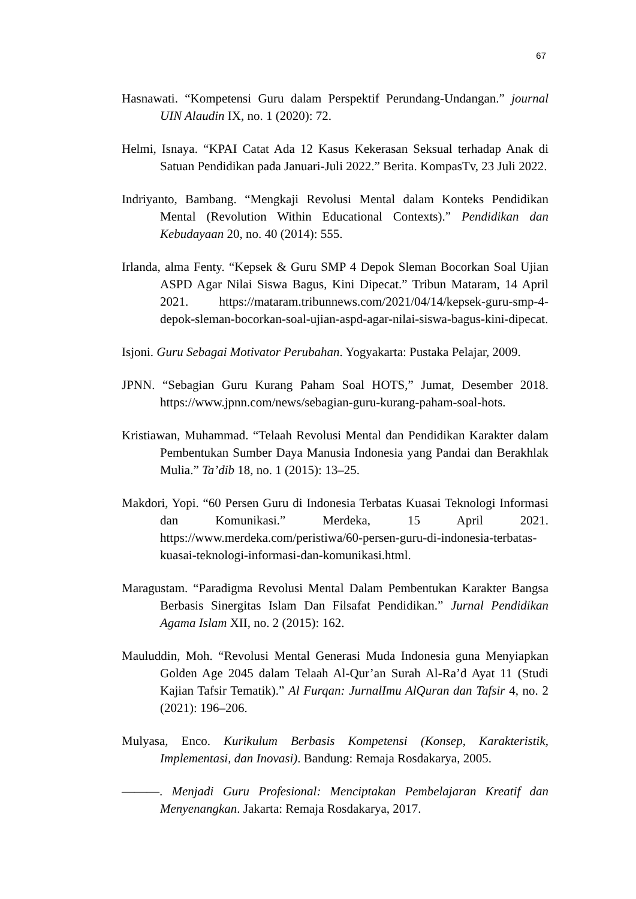67
Hasnawati. “Kompetensi Guru dalam Perspektif Perundang-Undangan.” journal UIN Alaudin IX, no. 1 (2020): 72.
Helmi, Isnaya. “KPAI Catat Ada 12 Kasus Kekerasan Seksual terhadap Anak di Satuan Pendidikan pada Januari-Juli 2022.” Berita. KompasTv, 23 Juli 2022.
Indriyanto, Bambang. “Mengkaji Revolusi Mental dalam Konteks Pendidikan Mental (Revolution Within Educational Contexts).” Pendidikan dan Kebudayaan 20, no. 40 (2014): 555.
Irlanda, alma Fenty. “Kepsek & Guru SMP 4 Depok Sleman Bocorkan Soal Ujian ASPD Agar Nilai Siswa Bagus, Kini Dipecat.” Tribun Mataram, 14 April 2021. https://mataram.tribunnews.com/2021/04/14/kepsek-guru-smp-4-depok-sleman-bocorkan-soal-ujian-aspd-agar-nilai-siswa-bagus-kini-dipecat.
Isjoni. Guru Sebagai Motivator Perubahan. Yogyakarta: Pustaka Pelajar, 2009.
JPNN. “Sebagian Guru Kurang Paham Soal HOTS,” Jumat, Desember 2018. https://www.jpnn.com/news/sebagian-guru-kurang-paham-soal-hots.
Kristiawan, Muhammad. “Telaah Revolusi Mental dan Pendidikan Karakter dalam Pembentukan Sumber Daya Manusia Indonesia yang Pandai dan Berakhlak Mulia.” Ta’dib 18, no. 1 (2015): 13–25.
Makdori, Yopi. “60 Persen Guru di Indonesia Terbatas Kuasai Teknologi Informasi dan Komunikasi.” Merdeka, 15 April 2021. https://www.merdeka.com/peristiwa/60-persen-guru-di-indonesia-terbatas-kuasai-teknologi-informasi-dan-komunikasi.html.
Maragustam. “Paradigma Revolusi Mental Dalam Pembentukan Karakter Bangsa Berbasis Sinergitas Islam Dan Filsafat Pendidikan.” Jurnal Pendidikan Agama Islam XII, no. 2 (2015): 162.
Mauluddin, Moh. “Revolusi Mental Generasi Muda Indonesia guna Menyiapkan Golden Age 2045 dalam Telaah Al-Qur’an Surah Al-Ra’d Ayat 11 (Studi Kajian Tafsir Tematik).” Al Furqan: JurnalImu AlQuran dan Tafsir 4, no. 2 (2021): 196–206.
Mulyasa, Enco. Kurikulum Berbasis Kompetensi (Konsep, Karakteristik, Implementasi, dan Inovasi). Bandung: Remaja Rosdakarya, 2005.
———. Menjadi Guru Profesional: Menciptakan Pembelajaran Kreatif dan Menyenangkan. Jakarta: Remaja Rosdakarya, 2017.